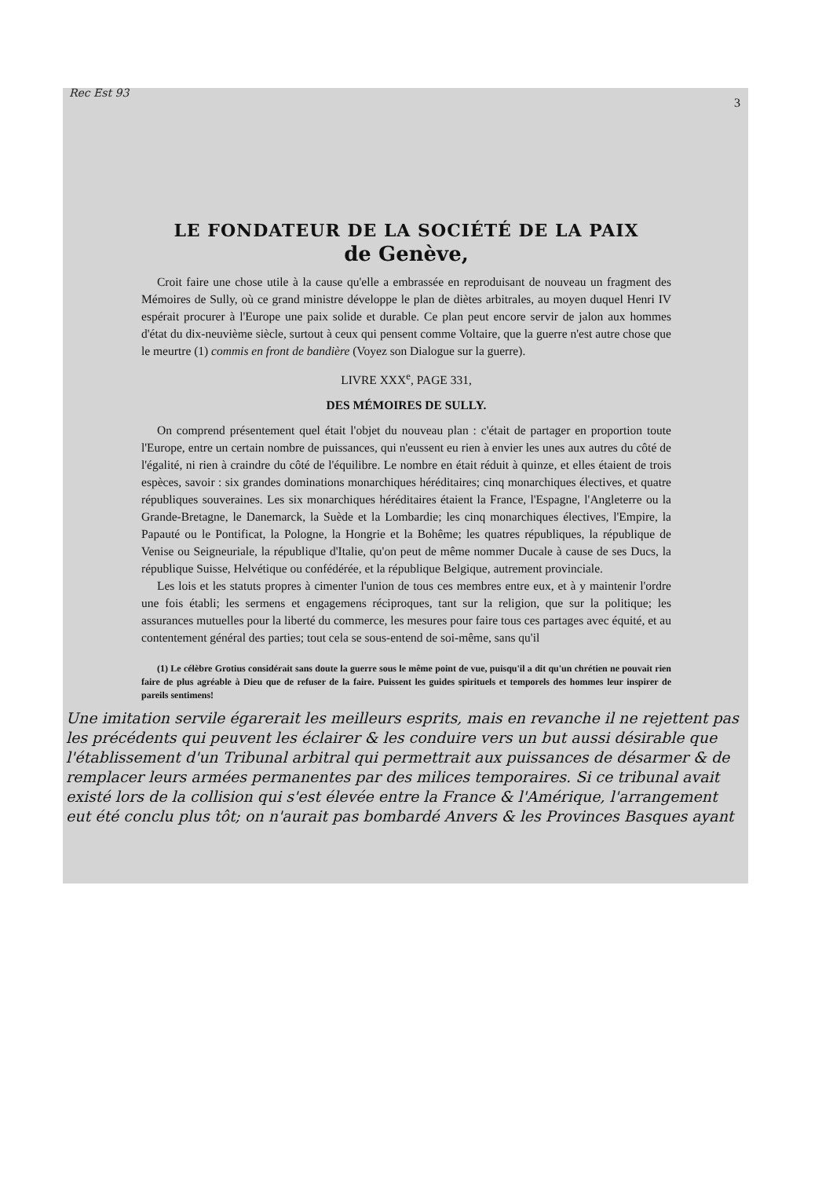Rec Est 93
3
LE FONDATEUR DE LA SOCIÉTÉ DE LA PAIX
de Genève,
Croit faire une chose utile à la cause qu'elle a embrassée en reproduisant de nouveau un fragment des Mémoires de Sully, où ce grand ministre développe le plan de diètes arbitrales, au moyen duquel Henri IV espérait procurer à l'Europe une paix solide et durable. Ce plan peut encore servir de jalon aux hommes d'état du dix-neuvième siècle, surtout à ceux qui pensent comme Voltaire, que la guerre n'est autre chose que le meurtre (1) commis en front de bandière (Voyez son Dialogue sur la guerre).
LIVRE XXX<sup>e</sup>, PAGE 331,
DES MÉMOIRES DE SULLY.
On comprend présentement quel était l'objet du nouveau plan : c'était de partager en proportion toute l'Europe, entre un certain nombre de puissances, qui n'eussent eu rien à envier les unes aux autres du côté de l'égalité, ni rien à craindre du côté de l'équilibre. Le nombre en était réduit à quinze, et elles étaient de trois espèces, savoir : six grandes dominations monarchiques héréditaires; cinq monarchiques électives, et quatre républiques souveraines. Les six monarchiques héréditaires étaient la France, l'Espagne, l'Angleterre ou la Grande-Bretagne, le Danemarck, la Suède et la Lombardie; les cinq monarchiques électives, l'Empire, la Papauté ou le Pontificat, la Pologne, la Hongrie et la Bohême; les quatres républiques, la république de Venise ou Seigneuriale, la république d'Italie, qu'on peut de même nommer Ducale à cause de ses Ducs, la république Suisse, Helvétique ou confédérée, et la république Belgique, autrement provinciale.
Les lois et les statuts propres à cimenter l'union de tous ces membres entre eux, et à y maintenir l'ordre une fois établi; les sermens et engagemens réciproques, tant sur la religion, que sur la politique; les assurances mutuelles pour la liberté du commerce, les mesures pour faire tous ces partages avec équité, et au contentement général des parties; tout cela se sous-entend de soi-même, sans qu'il
(1) Le célèbre Grotius considérait sans doute la guerre sous le même point de vue, puisqu'il a dit qu'un chrétien ne pouvait rien faire de plus agréable à Dieu que de refuser de la faire. Puissent les guides spirituels et temporels des hommes leur inspirer de pareils sentimens!
Une imitation servile égarerait les meilleurs esprits, mais en revanche il ne rejettent pas les précédents qui peuvent les éclairer & les conduire vers un but aussi désirable que l'établissement d'un Tribunal arbitral qui permettrait aux puissances de désarmer & de remplacer leurs armées permanentes par des milices temporaires. Si ce tribunal avait existé lors de la collision qui s'est élevée entre la France & l'Amérique, l'arrangement eut été conclu plus tôt; on n'aurait pas bombardé Anvers & les Provinces Basques ayant